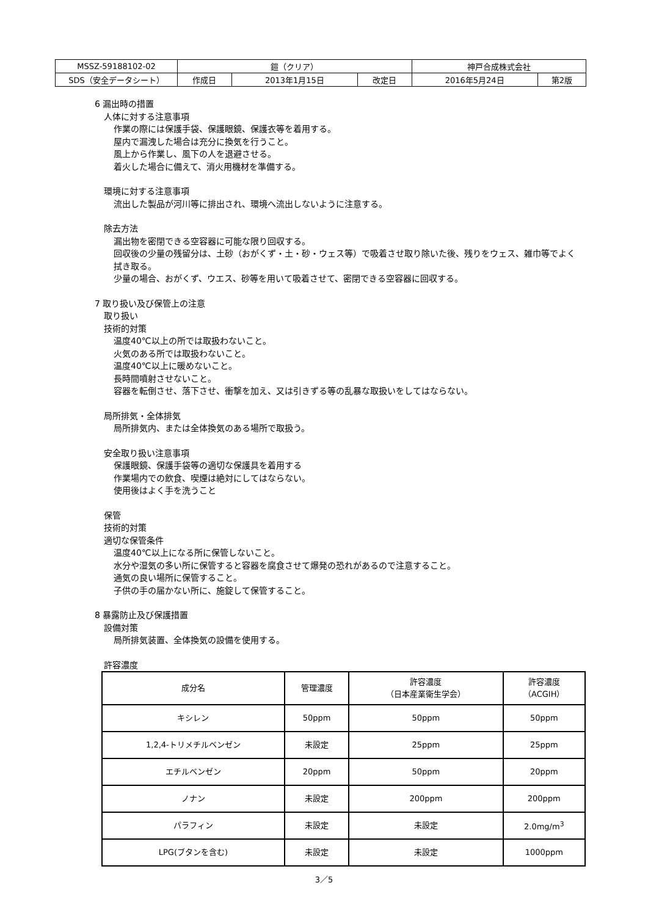| MSSZ-59188102-02 | 鎧（クリア） | | | 神戸合成株式会社 | |
| SDS（安全データシート） | 作成日 | 2013年1月15日 | 改定日 | 2016年5月24日 | 第2版 |
6 漏出時の措置
人体に対する注意事項
作業の際には保護手袋、保護眼鏡、保護衣等を着用する。
屋内で漏洩した場合は充分に換気を行うこと。
風上から作業し、風下の人を退避させる。
着火した場合に備えて、消火用機材を準備する。
環境に対する注意事項
流出した製品が河川等に排出され、環境へ流出しないように注意する。
除去方法
漏出物を密閉できる空容器に可能な限り回収する。
回収後の少量の残留分は、土砂（おがくず・土・砂・ウェス等）で吸着させ取り除いた後、残りをウェス、雑巾等でよく拭き取る。
少量の場合、おがくず、ウエス、砂等を用いて吸着させて、密閉できる空容器に回収する。
7 取り扱い及び保管上の注意
取り扱い
技術的対策
温度40℃以上の所では取扱わないこと。
火気のある所では取扱わないこと。
温度40℃以上に暖めないこと。
長時間噴射させないこと。
容器を転倒させ、落下させ、衝撃を加え、又は引きずる等の乱暴な取扱いをしてはならない。
局所排気・全体排気
局所排気内、または全体換気のある場所で取扱う。
安全取り扱い注意事項
保護眼鏡、保護手袋等の適切な保護具を着用する
作業場内での飲食、喫煙は絶対にしてはならない。
使用後はよく手を洗うこと
保管
技術的対策
適切な保管条件
温度40℃以上になる所に保管しないこと。
水分や湿気の多い所に保管すると容器を腐食させて爆発の恐れがあるので注意すること。
通気の良い場所に保管すること。
子供の手の届かない所に、施錠して保管すること。
8 暴露防止及び保護措置
設備対策
局所排気装置、全体換気の設備を使用する。
許容濃度
| 成分名 | 管理濃度 | 許容濃度 （日本産業衛生学会） | 許容濃度 （ACGIH） |
| --- | --- | --- | --- |
| キシレン | 50ppm | 50ppm | 50ppm |
| 1,2,4-トリメチルベンゼン | 未設定 | 25ppm | 25ppm |
| エチルベンゼン | 20ppm | 50ppm | 20ppm |
| ノナン | 未設定 | 200ppm | 200ppm |
| パラフィン | 未設定 | 未設定 | 2.0mg/m<sup>3</sup> |
| LPG(ブタンを含む) | 未設定 | 未設定 | 1000ppm |
3／5